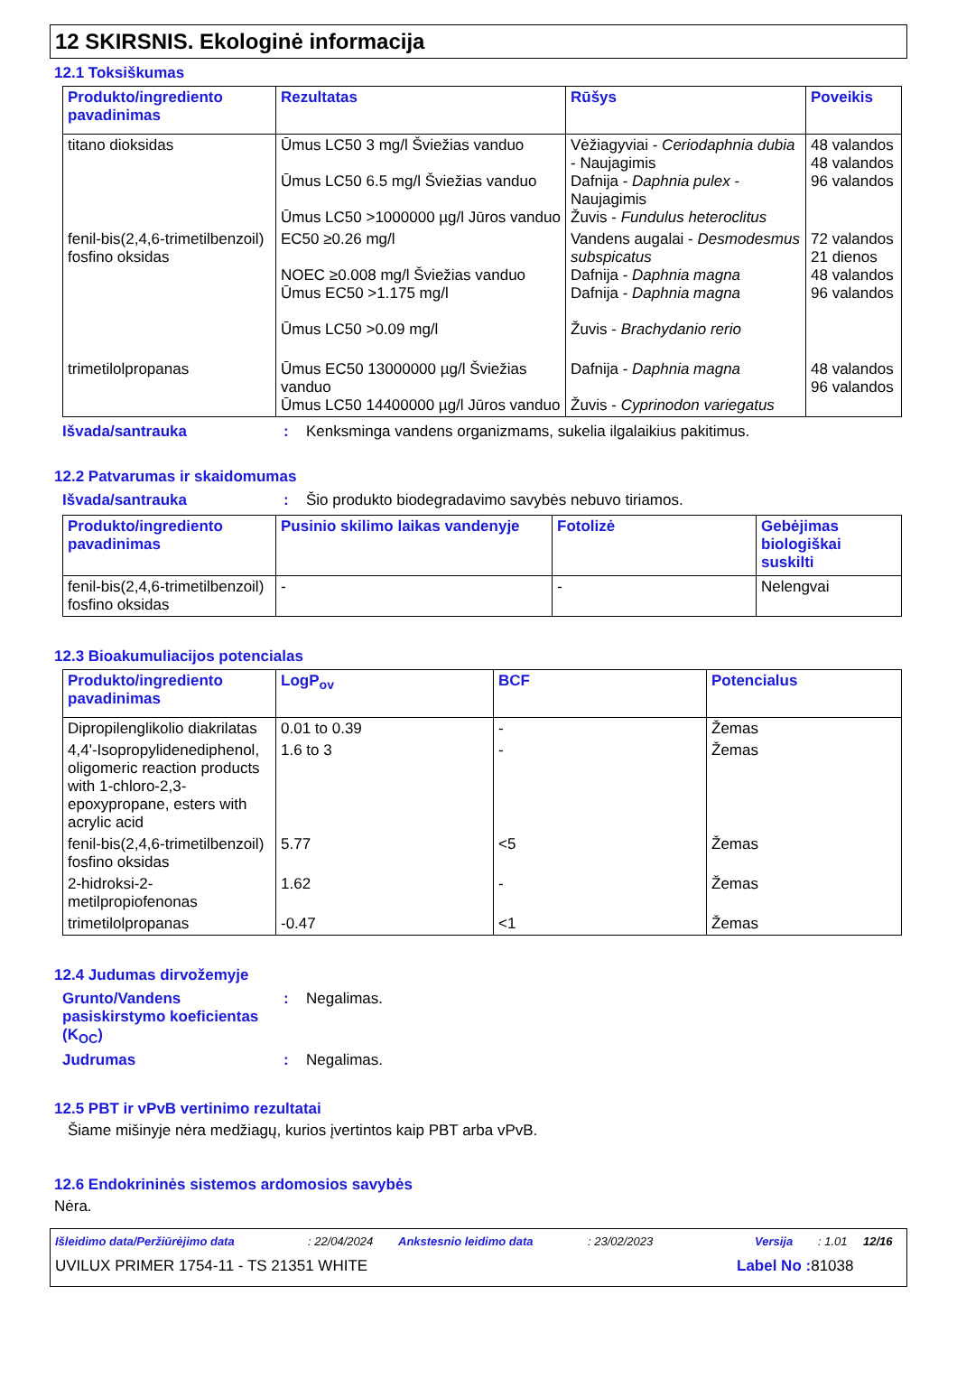12 SKIRSNIS. Ekologinė informacija
12.1 Toksiškumas
| Produkto/ingrediento pavadinimas | Rezultatas | Rūšys | Poveikis |
| --- | --- | --- | --- |
| titano dioksidas | Ūmus LC50 3 mg/l Šviežias vanduo Ūmus LC50 6.5 mg/l Šviežias vanduo Ūmus LC50 >1000000 µg/l Jūros vanduo | Vėžiagyviai - Ceriodaphnia dubia - Naujagimis Dafnija - Daphnia pulex - Naujagimis Žuvis - Fundulus heteroclitus | 48 valandos 48 valandos 96 valandos |
| fenil-bis(2,4,6-trimetilbenzoil) fosfino oksidas | EC50 ≥0.26 mg/l NOEC ≥0.008 mg/l Šviežias vanduo Ūmus EC50 >1.175 mg/l Ūmus LC50 >0.09 mg/l | Vandens augalai - Desmodesmus subspicatus Dafnija - Daphnia magna Dafnija - Daphnia magna Žuvis - Brachydanio rerio | 72 valandos 21 dienos 48 valandos 96 valandos |
| trimetilolpropanas | Ūmus EC50 13000000 µg/l Šviežias vanduo Ūmus LC50 14400000 µg/l Jūros vanduo | Dafnija - Daphnia magna Žuvis - Cyprinodon variegatus | 48 valandos 96 valandos |
Išvada/santrauka : Kenksminga vandens organizmams, sukelia ilgalaikius pakitimus.
12.2 Patvarumas ir skaidomumas
Išvada/santrauka : Šio produkto biodegradavimo savybės nebuvo tiriamos.
| Produkto/ingrediento pavadinimas | Pusinio skilimo laikas vandenyje | Fotolizė | Gebėjimas biologiškai suskilti |
| --- | --- | --- | --- |
| fenil-bis(2,4,6-trimetilbenzoil) fosfino oksidas | - | - | Nelengvai |
12.3 Bioakumuliacijos potencialas
| Produkto/ingrediento pavadinimas | LogP<sub>ov</sub> | BCF | Potencialus |
| --- | --- | --- | --- |
| Dipropilenglikolio diakrilatas | 0.01 to 0.39 | - | Žemas |
| 4,4'-Isopropylidenediphenol, oligomeric reaction products with 1-chloro-2,3-epoxypropane, esters with acrylic acid | 1.6 to 3 | - | Žemas |
| fenil-bis(2,4,6-trimetilbenzoil) fosfino oksidas | 5.77 | <5 | Žemas |
| 2-hidroksi-2-metilpropiofenonas | 1.62 | - | Žemas |
| trimetilolpropanas | -0.47 | <1 | Žemas |
12.4 Judumas dirvožemyje
Grunto/Vandens pasiskirstymo koeficientas (K<sub>OC</sub>)
: Negalimas.
Judrumas : Negalimas.
12.5 PBT ir vPvB vertinimo rezultatai
Šiame mišinyje nėra medžiagų, kurios įvertintos kaip PBT arba vPvB.
12.6 Endokrininės sistemos ardomosios savybės
Nėra.
Išleidimo data/Peržiūrėjimo data: 22/04/2024 Ankstesnio leidimo data: 23/02/2023 Versija: 1.01 12/16
UVILUX PRIMER 1754-11 - TS 21351 WHITE Label No : 81038